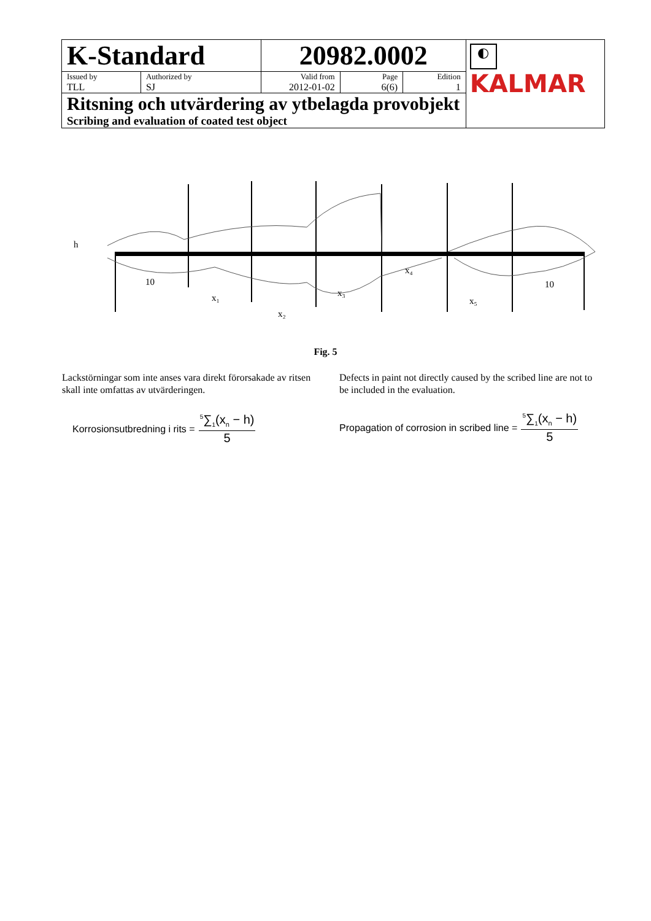| K-Standard | | 20982.0002 | | | ◐ KALMAR |
| Issued by TLL | Authorized by SJ | Valid from 2012-01-02 | Page 6(6) | Edition 1 | |
| Ritsning och utvärdering av ytbelagda provobjekt Scribing and evaluation of coated test object | | | | | |
h
10
10
x₁
x₂
x₃
x₄
x₅
Fig. 5
Lackstörningar som inte anses vara direkt förorsakade av ritsen skall inte omfattas av utvärderingen.
Defects in paint not directly caused by the scribed line are not to be included in the evaluation.
Korrosionsutbredning i rits = <sup>5</sup>∑<sub>1</sub>(x<sub>n</sub> − h) 5
Propagation of corrosion in scribed line = <sup>5</sup>∑<sub>1</sub>(x<sub>n</sub> − h) 5